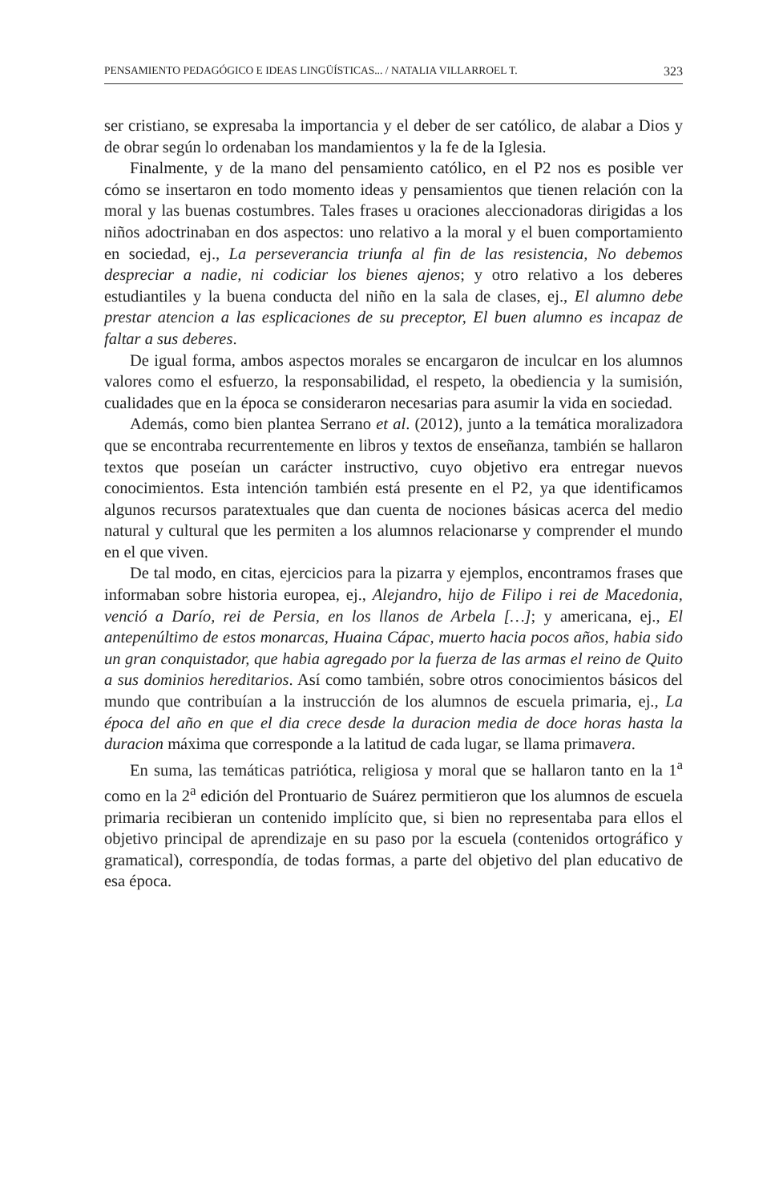PENSAMIENTO PEDAGÓGICO E IDEAS LINGÜÍSTICAS... / NATALIA VILLARROEL T. 323
ser cristiano, se expresaba la importancia y el deber de ser católico, de alabar a Dios y de obrar según lo ordenaban los mandamientos y la fe de la Iglesia.
Finalmente, y de la mano del pensamiento católico, en el P2 nos es posible ver cómo se insertaron en todo momento ideas y pensamientos que tienen relación con la moral y las buenas costumbres. Tales frases u oraciones aleccionadoras dirigidas a los niños adoctrinaban en dos aspectos: uno relativo a la moral y el buen comportamiento en sociedad, ej., La perseverancia triunfa al fin de las resistencia, No debemos despreciar a nadie, ni codiciar los bienes ajenos; y otro relativo a los deberes estudiantiles y la buena conducta del niño en la sala de clases, ej., El alumno debe prestar atencion a las esplicaciones de su preceptor, El buen alumno es incapaz de faltar a sus deberes.
De igual forma, ambos aspectos morales se encargaron de inculcar en los alumnos valores como el esfuerzo, la responsabilidad, el respeto, la obediencia y la sumisión, cualidades que en la época se consideraron necesarias para asumir la vida en sociedad.
Además, como bien plantea Serrano et al. (2012), junto a la temática moralizadora que se encontraba recurrentemente en libros y textos de enseñanza, también se hallaron textos que poseían un carácter instructivo, cuyo objetivo era entregar nuevos conocimientos. Esta intención también está presente en el P2, ya que identificamos algunos recursos paratextuales que dan cuenta de nociones básicas acerca del medio natural y cultural que les permiten a los alumnos relacionarse y comprender el mundo en el que viven.
De tal modo, en citas, ejercicios para la pizarra y ejemplos, encontramos frases que informaban sobre historia europea, ej., Alejandro, hijo de Filipo i rei de Macedonia, venció a Darío, rei de Persia, en los llanos de Arbela […]; y americana, ej., El antepenúltimo de estos monarcas, Huaina Cápac, muerto hacia pocos años, habia sido un gran conquistador, que habia agregado por la fuerza de las armas el reino de Quito a sus dominios hereditarios. Así como también, sobre otros conocimientos básicos del mundo que contribuían a la instrucción de los alumnos de escuela primaria, ej., La época del año en que el dia crece desde la duracion media de doce horas hasta la duracion máxima que corresponde a la latitud de cada lugar, se llama primavera.
En suma, las temáticas patriótica, religiosa y moral que se hallaron tanto en la 1<sup>a</sup> como en la 2<sup>a</sup> edición del Prontuario de Suárez permitieron que los alumnos de escuela primaria recibieran un contenido implícito que, si bien no representaba para ellos el objetivo principal de aprendizaje en su paso por la escuela (contenidos ortográfico y gramatical), correspondía, de todas formas, a parte del objetivo del plan educativo de esa época.